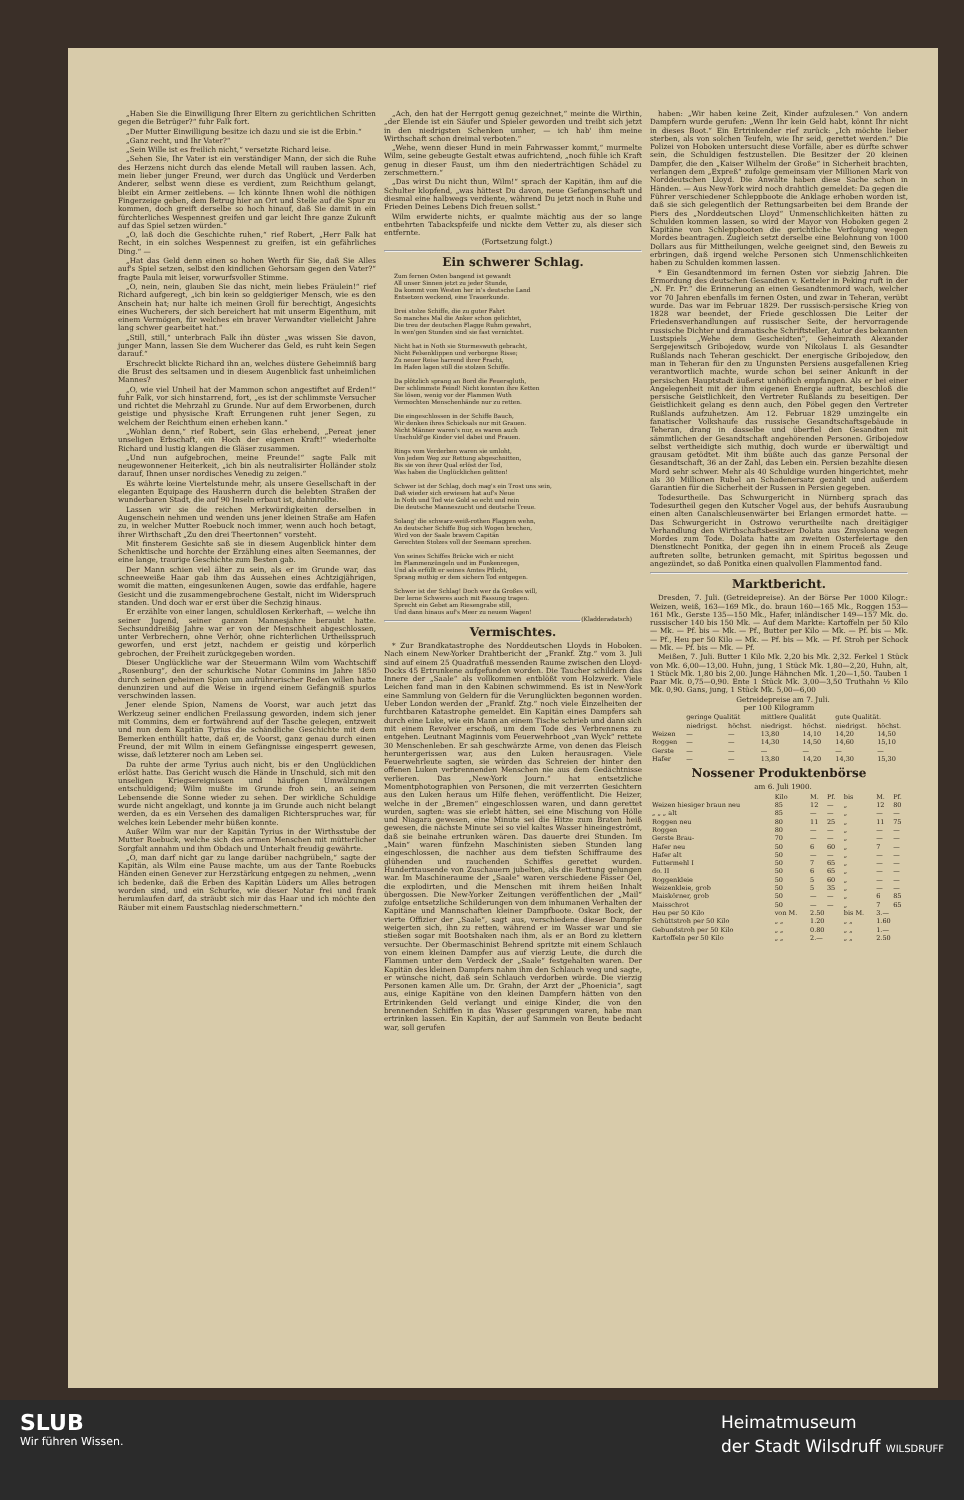„Haben Sie die Einwilligung Ihrer Eltern zu gerichtlichen Schritten gegen die Betrüger?“ fuhr Falk fort.
„Der Mutter Einwilligung besitze ich dazu und sie ist die Erbin.“
„Ganz recht, und Ihr Vater?“
„Sein Wille ist es freilich nicht,“ versetzte Richard leise.
„Sehen Sie, Ihr Vater ist ein verständiger Mann, der sich die Ruhe des Herzens nicht durch das elende Metall will rauben lassen. Ach, mein lieber junger Freund, wer durch das Unglück und Verderben Anderer, selbst wenn diese es verdient, zum Reichthum gelangt, bleibt ein Armer zeitlebens. — Ich könnte Ihnen wohl die nöthigen Fingerzeige geben, dem Betrug hier an Ort und Stelle auf die Spur zu kommen, doch greift derselbe so hoch hinauf, daß Sie damit in ein fürchterliches Wespennest greifen und gar leicht Ihre ganze Zukunft auf das Spiel setzen würden.“
„O, laß doch die Geschichte ruhen,“ rief Robert, „Herr Falk hat Recht, in ein solches Wespennest zu greifen, ist ein gefährliches Ding.“ —
„Hat das Geld denn einen so hohen Werth für Sie, daß Sie Alles auf's Spiel setzen, selbst den kindlichen Gehorsam gegen den Vater?“ fragte Paula mit leiser, vorwurfsvoller Stimme.
„O, nein, nein, glauben Sie das nicht, mein liebes Fräulein!“ rief Richard aufgeregt, „ich bin kein so geldgieriger Mensch, wie es den Anschein hat; nur halte ich meinen Groll für berechtigt, Angesichts eines Wucherers, der sich bereichert hat mit unserm Eigenthum, mit einem Vermögen, für welches ein braver Verwandter vielleicht Jahre lang schwer gearbeitet hat.“
„Still, still,“ unterbrach Falk ihn düster „was wissen Sie davon, junger Mann, lassen Sie dem Wucherer das Geld, es ruht kein Segen darauf.“
Erschreckt blickte Richard ihn an, welches düstere Geheimniß barg die Brust des seltsamen und in diesem Augenblick fast unheimlichen Mannes?
„O, wie viel Unheil hat der Mammon schon angestiftet auf Erden!“ fuhr Falk, vor sich hinstarrend, fort, „es ist der schlimmste Versucher und richtet die Mehrzahl zu Grunde. Nur auf dem Erworbenen, durch geistige und physische Kraft Errungenen ruht jener Segen, zu welchem der Reichthum einen erheben kann.“
„Wohlan denn,“ rief Robert, sein Glas erhebend, „Pereat jener unseligen Erbschaft, ein Hoch der eigenen Kraft!“ wiederholte Richard und lustig klangen die Gläser zusammen.
„Und nun aufgebrochen, meine Freunde!“ sagte Falk mit neugewonnener Heiterkeit, „ich bin als neutralisirter Holländer stolz darauf, Ihnen unser nordisches Venedig zu zeigen.“
Es währte keine Viertelstunde mehr, als unsere Gesellschaft in der eleganten Equipage des Hausherrn durch die belebten Straßen der wunderbaren Stadt, die auf 90 Inseln erbaut ist, dahinrollte.
Lassen wir sie die reichen Merkwürdigkeiten derselben in Augenschein nehmen und wenden uns jener kleinen Straße am Hafen zu, in welcher Mutter Roebuck noch immer, wenn auch hoch betagt, ihrer Wirthschaft „Zu den drei Theertonnen“ vorsteht.
Mit finsterem Gesichte saß sie in diesem Augenblick hinter dem Schenktische und horchte der Erzählung eines alten Seemannes, der eine lange, traurige Geschichte zum Besten gab.
Der Mann schien viel älter zu sein, als er im Grunde war, das schneeweiße Haar gab ihm das Aussehen eines Achtzigjährigen, womit die matten, eingesunkenen Augen, sowie das erdfahle, hagere Gesicht und die zusammengebrochene Gestalt, nicht im Widerspruch standen. Und doch war er erst über die Sechzig hinaus.
Er erzählte von einer langen, schuldlosen Kerkerhaft, — welche ihn seiner Jugend, seiner ganzen Mannesjahre beraubt hatte. Sechsunddreißig Jahre war er von der Menschheit abgeschlossen, unter Verbrechern, ohne Verhör, ohne richterlichen Urtheilsspruch geworfen, und erst jetzt, nachdem er geistig und körperlich gebrochen, der Freiheit zurückgegeben worden.
Dieser Unglückliche war der Steuermann Wilm vom Wachtschiff „Rosenburg“, den der schurkische Notar Commins im Jahre 1850 durch seinen geheimen Spion um aufrührerischer Reden willen hatte denunziren und auf die Weise in irgend einem Gefängniß spurlos verschwinden lassen.
Jener elende Spion, Namens de Voorst, war auch jetzt das Werkzeug seiner endlichen Freilassung geworden, indem sich jener mit Commins, dem er fortwährend auf der Tasche gelegen, entzweit und nun dem Kapitän Tyrius die schändliche Geschichte mit dem Bemerken enthüllt hatte, daß er, de Voorst, ganz genau durch einen Freund, der mit Wilm in einem Gefängnisse eingesperrt gewesen, wisse, daß letzterer noch am Leben sei.
Da ruhte der arme Tyrius auch nicht, bis er den Unglücklichen erlöst hatte. Das Gericht wusch die Hände in Unschuld, sich mit den unseligen Kriegsereignissen und häufigen Umwälzungen entschuldigend; Wilm mußte im Grunde froh sein, an seinem Lebensende die Sonne wieder zu sehen. Der wirkliche Schuldige wurde nicht angeklagt, und konnte ja im Grunde auch nicht belangt werden, da es ein Versehen des damaligen Richterspruches war, für welches kein Lebender mehr büßen konnte.
Außer Wilm war nur der Kapitän Tyrius in der Wirthsstube der Mutter Roebuck, welche sich des armen Menschen mit mütterlicher Sorgfalt annahm und ihm Obdach und Unterhalt freudig gewährte.
„O, man darf nicht gar zu lange darüber nachgrübeln,“ sagte der Kapitän, als Wilm eine Pause machte, um aus der Tante Roebucks Händen einen Genever zur Herzstärkung entgegen zu nehmen, „wenn ich bedenke, daß die Erben des Kapitän Lüders um Alles betrogen worden sind, und ein Schurke, wie dieser Notar frei und frank herumlaufen darf, da sträubt sich mir das Haar und ich möchte den Räuber mit einem Faustschlag niederschmettern.“
„Ach, den hat der Herrgott genug gezeichnet,“ meinte die Wirthin, „der Elende ist ein Säufer und Spieler geworden und treibt sich jetzt in den niedrigsten Schenken umher, — ich hab' ihm meine Wirthschaft schon dreimal verboten.“
„Wehe, wenn dieser Hund in mein Fahrwasser kommt,“ murmelte Wilm, seine gebeugte Gestalt etwas aufrichtend, „noch fühle ich Kraft genug in dieser Faust, um ihm den niederträchtigen Schädel zu zerschmettern.“
„Das wirst Du nicht thun, Wilm!“ sprach der Kapitän, ihm auf die Schulter klopfend, „was hättest Du davon, neue Gefangenschaft und diesmal eine halbwegs verdiente, während Du jetzt noch in Ruhe und Frieden Deines Lebens Dich freuen sollst.“
Wilm erwiderte nichts, er qualmte mächtig aus der so lange entbehrten Tabackspfeife und nickte dem Vetter zu, als dieser sich entfernte.
(Fortsetzung folgt.)
Ein schwerer Schlag.
Zum fernen Osten bangend ist gewandt
All unser Sinnen jetzt zu jeder Stunde,
Da kommt vom Westen her in's deutsche Land
Entsetzen weckend, eine Trauerkunde.
Drei stolze Schiffe, die zu guter Fahrt
So manches Mal die Anker schon gelichtet,
Die treu der deutschen Flagge Ruhm gewahrt,
In wen'gen Stunden sind sie fast vernichtet.
Nicht hat in Noth sie Sturmeswuth gebracht,
Nicht Felsenklippen und verborgne Risse;
Zu neuer Reise harrend ihrer Fracht,
Im Hafen lagen still die stolzen Schiffe.
Da plötzlich sprang an Bord die Feuersgluth,
Der schlimmste Feind! Nicht konnten ihre Ketten
Sie lösen, wenig vor der Flammen Wuth
Vermochten Menschenhände nur zu retten.
Die eingeschlossen in der Schiffe Bauch,
Wir denken ihres Schicksals nur mit Grauen.
Nicht Männer waren's nur, es waren auch
Unschuld'ge Kinder viel dabei und Frauen.
Rings vom Verderben waren sie umloht,
Von jedem Weg zur Rettung abgeschnitten,
Bis sie von ihrer Qual erlöst der Tod,
Was haben die Unglücklichen gelitten!
Schwer ist der Schlag, doch mag's ein Trost uns sein,
Daß wieder sich erwiesen hat auf's Neue
In Noth und Tod wie Gold so echt und rein
Die deutsche Manneszucht und deutsche Treue.
Solang' die schwarz-weiß-rothen Flaggen wehn,
An deutscher Schiffe Bug sich Wogen brechen,
Wird von der Saale bravem Capitän
Gerechten Stolzes voll der Seemann sprechen.
Von seines Schiffes Brücke wich er nicht
Im Flammenzüngeln und im Funkenregen,
Und als erfüllt er seines Amtes Pflicht,
Sprang muthig er dem sichern Tod entgegen.
Schwer ist der Schlag! Doch wer da Großes will,
Der lerne Schweres auch mit Fassung tragen.
Sprecht ein Gebet am Riesengrabe still,
Und dann hinaus auf's Meer zu neuem Wagen!
(Kladderadatsch)
Vermischtes.
* Zur Brandkatastrophe des Norddeutschen Lloyds in Hoboken. Nach einem New-Yorker Drahtbericht der „Frankf. Ztg.“ vom 3. Juli sind auf einem 25 Quadratfuß messenden Raume zwischen den Lloyd-Docks 45 Ertrunkene aufgefunden worden. Die Taucher schildern das Innere der „Saale“ als vollkommen entblößt vom Holzwerk. Viele Leichen fand man in den Kabinen schwimmend. Es ist in New-York eine Sammlung von Geldern für die Verunglückten begonnen worden. Ueber London werden der „Frankf. Ztg.“ noch viele Einzelheiten der furchtbaren Katastrophe gemeldet. Ein Kapitän eines Dampfers sah durch eine Luke, wie ein Mann an einem Tische schrieb und dann sich mit einem Revolver erschoß, um dem Tode des Verbrennens zu entgehen. Leutnant Maginnis vom Feuerwehrboot „van Wyck“ rettete 30 Menschenleben. Er sah geschwärzte Arme, von denen das Fleisch heruntergerissen war, aus den Luken herausragen. Viele Feuerwehrleute sagten, sie würden das Schreien der hinter den offenen Luken verbrennenden Menschen nie aus dem Gedächtnisse verlieren. Das „New-York Journ.“ hat entsetzliche Momentphotographien von Personen, die mit verzerrten Gesichtern aus den Luken heraus um Hilfe flehen, veröffentlicht. Die Heizer, welche in der „Bremen“ eingeschlossen waren, und dann gerettet wurden, sagten: was sie erlebt hätten, sei eine Mischung von Hölle und Niagara gewesen, eine Minute sei die Hitze zum Braten heiß gewesen, die nächste Minute sei so viel kaltes Wasser hineingeströmt, daß sie beinahe ertrunken wären. Das dauerte drei Stunden. Im „Main“ waren fünfzehn Maschinisten sieben Stunden lang eingeschlossen, die nachher aus dem tiefsten Schiffraume des glühenden und rauchenden Schiffes gerettet wurden. Hunderttausende von Zuschauern jubelten, als die Rettung gelungen war. Im Maschineraume der „Saale“ waren verschiedene Fässer Oel, die explodirten, und die Menschen mit ihrem heißen Inhalt übergossen. Die New-Yorker Zeitungen veröffentlichen der „Mail“ zufolge entsetzliche Schilderungen von dem inhumanen Verhalten der Kapitäne und Mannschaften kleiner Dampfboote. Oskar Bock, der vierte Offizier der „Saale“, sagt aus, verschiedene dieser Dampfer weigerten sich, ihn zu retten, während er im Wasser war und sie stießen sogar mit Bootshaken nach ihm, als er an Bord zu klettern versuchte. Der Obermaschinist Behrend spritzte mit einem Schlauch von einem kleinen Dampfer aus auf vierzig Leute, die durch die Flammen unter dem Verdeck der „Saale“ festgehalten waren. Der Kapitän des kleinen Dampfers nahm ihm den Schlauch weg und sagte, er wünsche nicht, daß sein Schlauch verdorben würde. Die vierzig Personen kamen Alle um. Dr. Grahn, der Arzt der „Phoenicia“, sagt aus, einige Kapitäne von den kleinen Dampfern hätten von den Ertrinkenden Geld verlangt und einige Kinder, die von den brennenden Schiffen in das Wasser gesprungen waren, habe man ertrinken lassen. Ein Kapitän, der auf Sammeln von Beute bedacht war, soll gerufen
haben: „Wir haben keine Zeit, Kinder aufzulesen.“ Von andern Dampfern wurde gerufen: „Wenn Ihr kein Geld habt, könnt Ihr nicht in dieses Boot.“ Ein Ertrinkender rief zurück: „Ich möchte lieber sterben, als von solchen Teufeln, wie Ihr seid, gerettet werden.“ Die Polizei von Hoboken untersucht diese Vorfälle, aber es dürfte schwer sein, die Schuldigen festzustellen. Die Besitzer der 20 kleinen Dampfer, die den „Kaiser Wilhelm der Große“ in Sicherheit brachten, verlangen dem „Expreß“ zufolge gemeinsam vier Millionen Mark von Norddeutschen Lloyd. Die Anwälte haben diese Sache schon in Händen. — Aus New-York wird noch drahtlich gemeldet: Da gegen die Führer verschiedener Schleppboote die Anklage erhoben worden ist, daß sie sich gelegentlich der Rettungsarbeiten bei dem Brande der Piers des „Norddeutschen Lloyd“ Unmenschlichkeiten hätten zu Schulden kommen lassen, so wird der Mayor von Hoboken gegen 2 Kapitäne von Schleppbooten die gerichtliche Verfolgung wegen Mordes beantragen. Zugleich setzt derselbe eine Belohnung von 1000 Dollars aus für Mittheilungen, welche geeignet sind, den Beweis zu erbringen, daß irgend welche Personen sich Unmenschlichkeiten haben zu Schulden kommen lassen.
* Ein Gesandtenmord im fernen Osten vor siebzig Jahren. Die Ermordung des deutschen Gesandten v. Ketteler in Peking ruft in der „N. Fr. Pr.“ die Erinnerung an einen Gesandtenmord wach, welcher vor 70 Jahren ebenfalls im fernen Osten, und zwar in Teheran, verübt wurde. Das war im Februar 1829. Der russisch-persische Krieg von 1828 war beendet, der Friede geschlossen Die Leiter der Friedensverhandlungen auf russischer Seite, der hervorragende russische Dichter und dramatische Schriftsteller, Autor des bekannten Lustspiels „Wehe dem Gescheidten“, Geheimrath Alexander Sergejewitsch Gribojedow, wurde von Nikolaus I. als Gesandter Rußlands nach Teheran geschickt. Der energische Gribojedow, den man in Teheran für den zu Ungunsten Persiens ausgefallenen Krieg verantwortlich machte, wurde schon bei seiner Ankunft in der persischen Hauptstadt äußerst unhöflich empfangen. Als er bei einer Angelegenheit mit der ihm eigenen Energie auftrat, beschloß die persische Geistlichkeit, den Vertreter Rußlands zu beseitigen. Der Geistlichkeit gelang es denn auch, den Pöbel gegen den Vertreter Rußlands aufzuhetzen. Am 12. Februar 1829 umzingelte ein fanatischer Volkshaufe das russische Gesandtschaftsgebäude in Teheran, drang in dasselbe und überfiel den Gesandten mit sämmtlichen der Gesandtschaft angehörenden Personen. Gribojedow selbst vertheidigte sich muthig, doch wurde er überwältigt und grausam getödtet. Mit ihm büßte auch das ganze Personal der Gesandtschaft, 36 an der Zahl, das Leben ein. Persien bezahlte diesen Mord sehr schwer. Mehr als 40 Schuldige wurden hingerichtet, mehr als 30 Millionen Rubel an Schadenersatz gezahlt und außerdem Garantien für die Sicherheit der Russen in Persien gegeben.
Todesurtheile. Das Schwurgericht in Nürnberg sprach das Todesurtheil gegen den Kutscher Vogel aus, der behufs Ausraubung einen alten Canalschleusenwärter bei Erlangen ermordet hatte. — Das Schwurgericht in Ostrowo verurtheilte nach dreitägiger Verhandlung den Wirthschaftsbesitzer Dolata aus Zmyslona wegen Mordes zum Tode. Dolata hatte am zweiten Osterfeiertage den Dienstknecht Ponitka, der gegen ihn in einem Proceß als Zeuge auftreten sollte, betrunken gemacht, mit Spiritus begossen und angezündet, so daß Ponitka einen qualvollen Flammentod fand.
Marktbericht.
Dresden, 7. Juli. (Getreidepreise). An der Börse Per 1000 Kilogr.: Weizen, weiß, 163—169 Mk., do. braun 160—165 Mk., Roggen 153—161 Mk., Gerste 135—150 Mk., Hafer, inländischer 149—157 Mk. do. russischer 140 bis 150 Mk. — Auf dem Markte: Kartoffeln per 50 Kilo — Mk. — Pf. bis — Mk. — Pf., Butter per Kilo — Mk. — Pf. bis — Mk. — Pf., Heu per 50 Kilo — Mk. — Pf. bis — Mk. — Pf. Stroh per Schock — Mk. — Pf. bis — Mk. — Pf.
Meißen, 7. Juli. Butter 1 Kilo Mk. 2,20 bis Mk. 2,32. Ferkel 1 Stück von Mk. 6,00—13,00. Huhn, jung, 1 Stück Mk. 1,80—2,20, Huhn, alt, 1 Stück Mk. 1,80 bis 2,00. Junge Hähnchen Mk. 1,20—1,50. Tauben 1 Paar Mk. 0,75—0,90. Ente 1 Stück Mk. 3,00—3,50 Truthahn ½ Kilo Mk. 0,90. Gans, jung, 1 Stück Mk. 5,00—6,00
Getreidepreise am 7. Juli.
per 100 Kilogramm
| | geringe Qualität | | mittlere Qualität | | gute Qualität. | |
| --- | --- | --- | --- | --- | --- | --- |
| | niedrigst. | höchst. | niedrigst. | höchst. | niedrigst. | höchst. |
| Weizen | — | — | 13,80 | 14,10 | 14,20 | 14,50 |
| Roggen | — | — | 14,30 | 14,50 | 14,60 | 15,10 |
| Gerste | — | — | — | — | — | — |
| Hafer | — | — | 13,80 | 14,20 | 14,30 | 15,30 |
Nossener Produktenbörse
am 6. Juli 1900.
| | Kilo | M. | Pf. | bis | M. | Pf. |
| --- | --- | --- | --- | --- | --- | --- |
| Weizen hiesiger braun neu | 85 | 12 | — | „ | 12 | 80 |
| „ „ „ alt | 85 | — | — | „ | — | — |
| Roggen neu | 80 | 11 | 25 | „ | 11 | 75 |
| Roggen | 80 | — | — | „ | — | — |
| Gerste Brau- | 70 | — | — | „ | — | — |
| Hafer neu | 50 | 6 | 60 | „ | 7 | — |
| Hafer alt | 50 | — | — | „ | — | — |
| Futtermehl I | 50 | 7 | 65 | „ | — | — |
| do. II | 50 | 6 | 65 | „ | — | — |
| Roggenkleie | 50 | 5 | 60 | „ | — | — |
| Weizenkleie, grob | 50 | 5 | 35 | „ | — | — |
| Maiskörner, grob | 50 | — | — | „ | 6 | 85 |
| Maisschrot | 50 | — | — | „ | 7 | 65 |
| Heu per 50 Kilo | von M. | 2.50 | | bis M. | 3.— | |
| Schüttstroh per 50 Kilo | „ „ | 1.20 | | „ „ | 1.60 | |
| Gebundstroh per 50 Kilo | „ „ | 0.80 | | „ „ | 1.— | |
| Kartoffeln per 50 Kilo | „ „ | 2.— | | „ „ | 2.50 | |
SLUB
Wir führen Wissen.
Heimatmuseum
der Stadt Wilsdruff WILSDRUFF